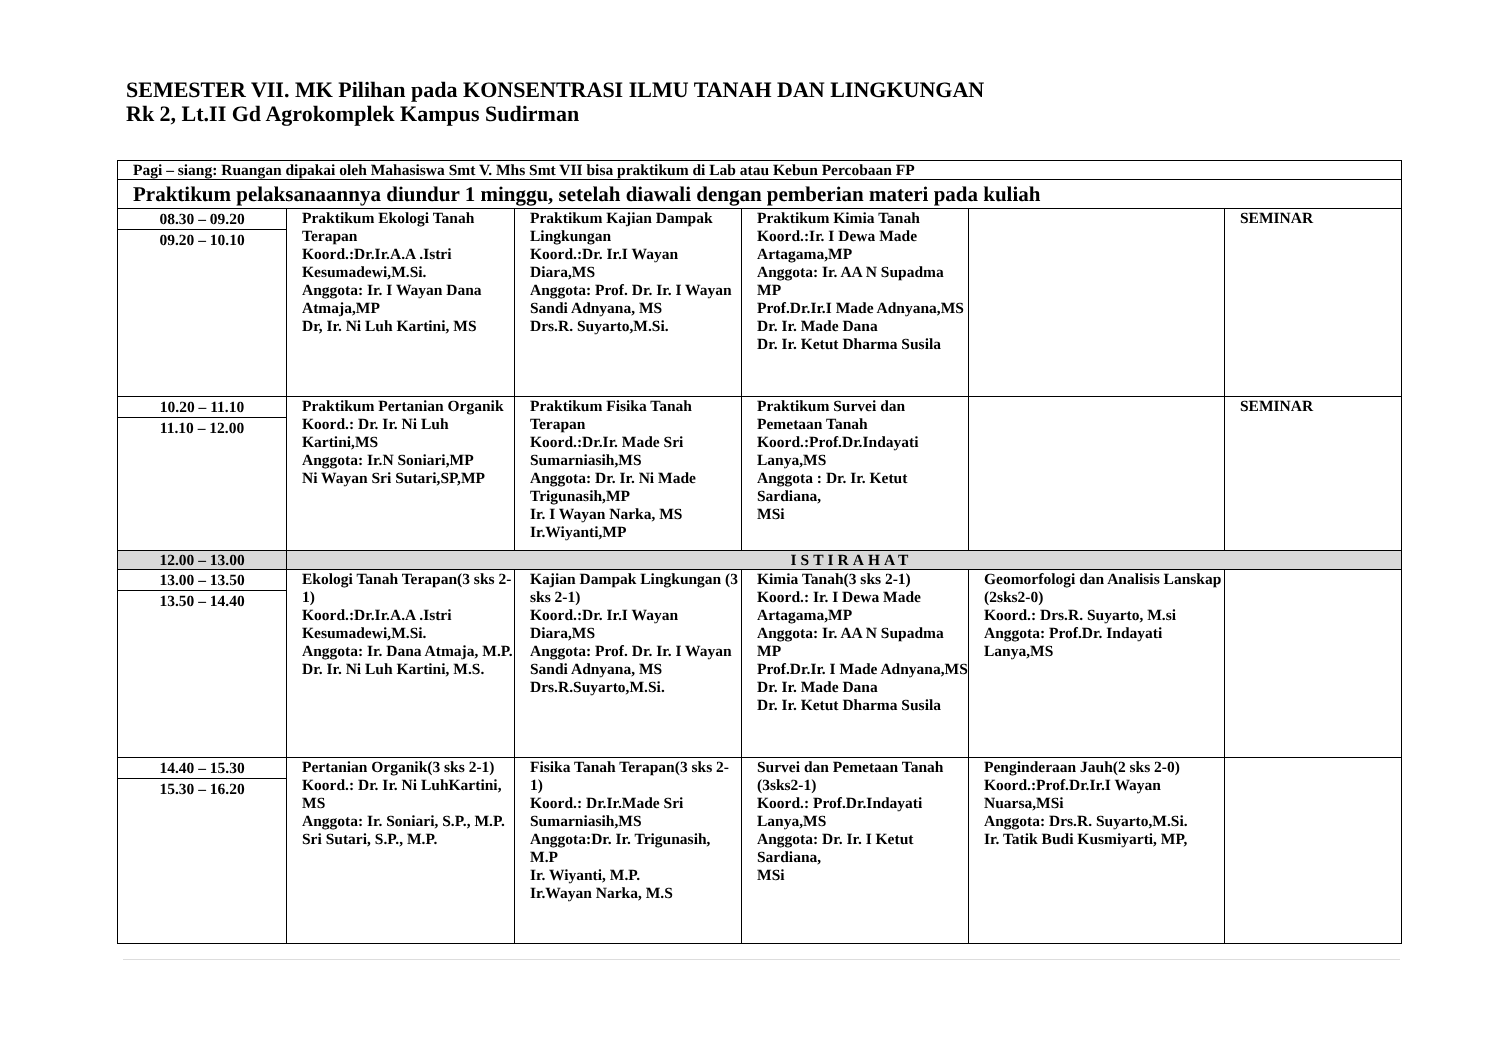SEMESTER VII. MK Pilihan pada KONSENTRASI ILMU TANAH DAN LINGKUNGAN
Rk 2, Lt.II Gd Agrokomplek Kampus Sudirman
| Pagi – siang: Ruangan dipakai oleh Mahasiswa Smt V. Mhs Smt VII bisa praktikum di Lab atau Kebun Percobaan FP | | | | | |
| Praktikum pelaksanaannya diundur 1 minggu, setelah diawali dengan pemberian materi pada kuliah | | | | | |
| 08.30 – 09.20 09.20 – 10.10 | Praktikum Ekologi Tanah Terapan Koord.:Dr.Ir.A.A .Istri Kesumadewi,M.Si. Anggota: Ir. I Wayan Dana Atmaja,MP Dr, Ir. Ni Luh Kartini, MS | Praktikum Kajian Dampak Lingkungan Koord.:Dr. Ir.I Wayan Diara,MS Anggota: Prof. Dr. Ir. I Wayan Sandi Adnyana, MS Drs.R. Suyarto,M.Si. | Praktikum Kimia Tanah Koord.:Ir. I Dewa Made Artagama,MP Anggota: Ir. AA N Supadma MP Prof.Dr.Ir.I Made Adnyana,MS Dr. Ir. Made Dana Dr. Ir. Ketut Dharma Susila | | SEMINAR |
| 10.20 – 11.10 11.10 – 12.00 | Praktikum Pertanian Organik Koord.: Dr. Ir. Ni Luh Kartini,MS Anggota: Ir.N Soniari,MP Ni Wayan Sri Sutari,SP,MP | Praktikum Fisika Tanah Terapan Koord.:Dr.Ir. Made Sri Sumarniasih,MS Anggota: Dr. Ir. Ni Made Trigunasih,MP Ir. I Wayan Narka, MS Ir.Wiyanti,MP | Praktikum Survei dan Pemetaan Tanah Koord.:Prof.Dr.Indayati Lanya,MS Anggota : Dr. Ir. Ketut Sardiana, MSi | | SEMINAR |
| 12.00 – 13.00 | ISTIRAHAT | | | | |
| 13.00 – 13.50 13.50 – 14.40 | Ekologi Tanah Terapan(3 sks 2-1) Koord.:Dr.Ir.A.A .Istri Kesumadewi,M.Si. Anggota: Ir. Dana Atmaja, M.P. Dr. Ir. Ni Luh Kartini, M.S. | Kajian Dampak Lingkungan (3 sks 2-1) Koord.:Dr. Ir.I Wayan Diara,MS Anggota: Prof. Dr. Ir. I Wayan Sandi Adnyana, MS Drs.R.Suyarto,M.Si. | Kimia Tanah(3 sks 2-1) Koord.: Ir. I Dewa Made Artagama,MP Anggota: Ir. AA N Supadma MP Prof.Dr.Ir. I Made Adnyana,MS Dr. Ir. Made Dana Dr. Ir. Ketut Dharma Susila | Geomorfologi dan Analisis Lanskap (2sks2-0) Koord.: Drs.R. Suyarto, M.si Anggota: Prof.Dr. Indayati Lanya,MS | |
| 14.40 – 15.30 15.30 – 16.20 | Pertanian Organik(3 sks 2-1) Koord.: Dr. Ir. Ni LuhKartini, MS Anggota: Ir. Soniari, S.P., M.P. Sri Sutari, S.P., M.P. | Fisika Tanah Terapan(3 sks 2-1) Koord.: Dr.Ir.Made Sri Sumarniasih,MS Anggota:Dr. Ir. Trigunasih, M.P Ir. Wiyanti, M.P. Ir.Wayan Narka, M.S | Survei dan Pemetaan Tanah (3sks2-1) Koord.: Prof.Dr.Indayati Lanya,MS Anggota: Dr. Ir. I Ketut Sardiana, MSi | Penginderaan Jauh(2 sks 2-0) Koord.:Prof.Dr.Ir.I Wayan Nuarsa,MSi Anggota: Drs.R. Suyarto,M.Si. Ir. Tatik Budi Kusmiyarti, MP, | |